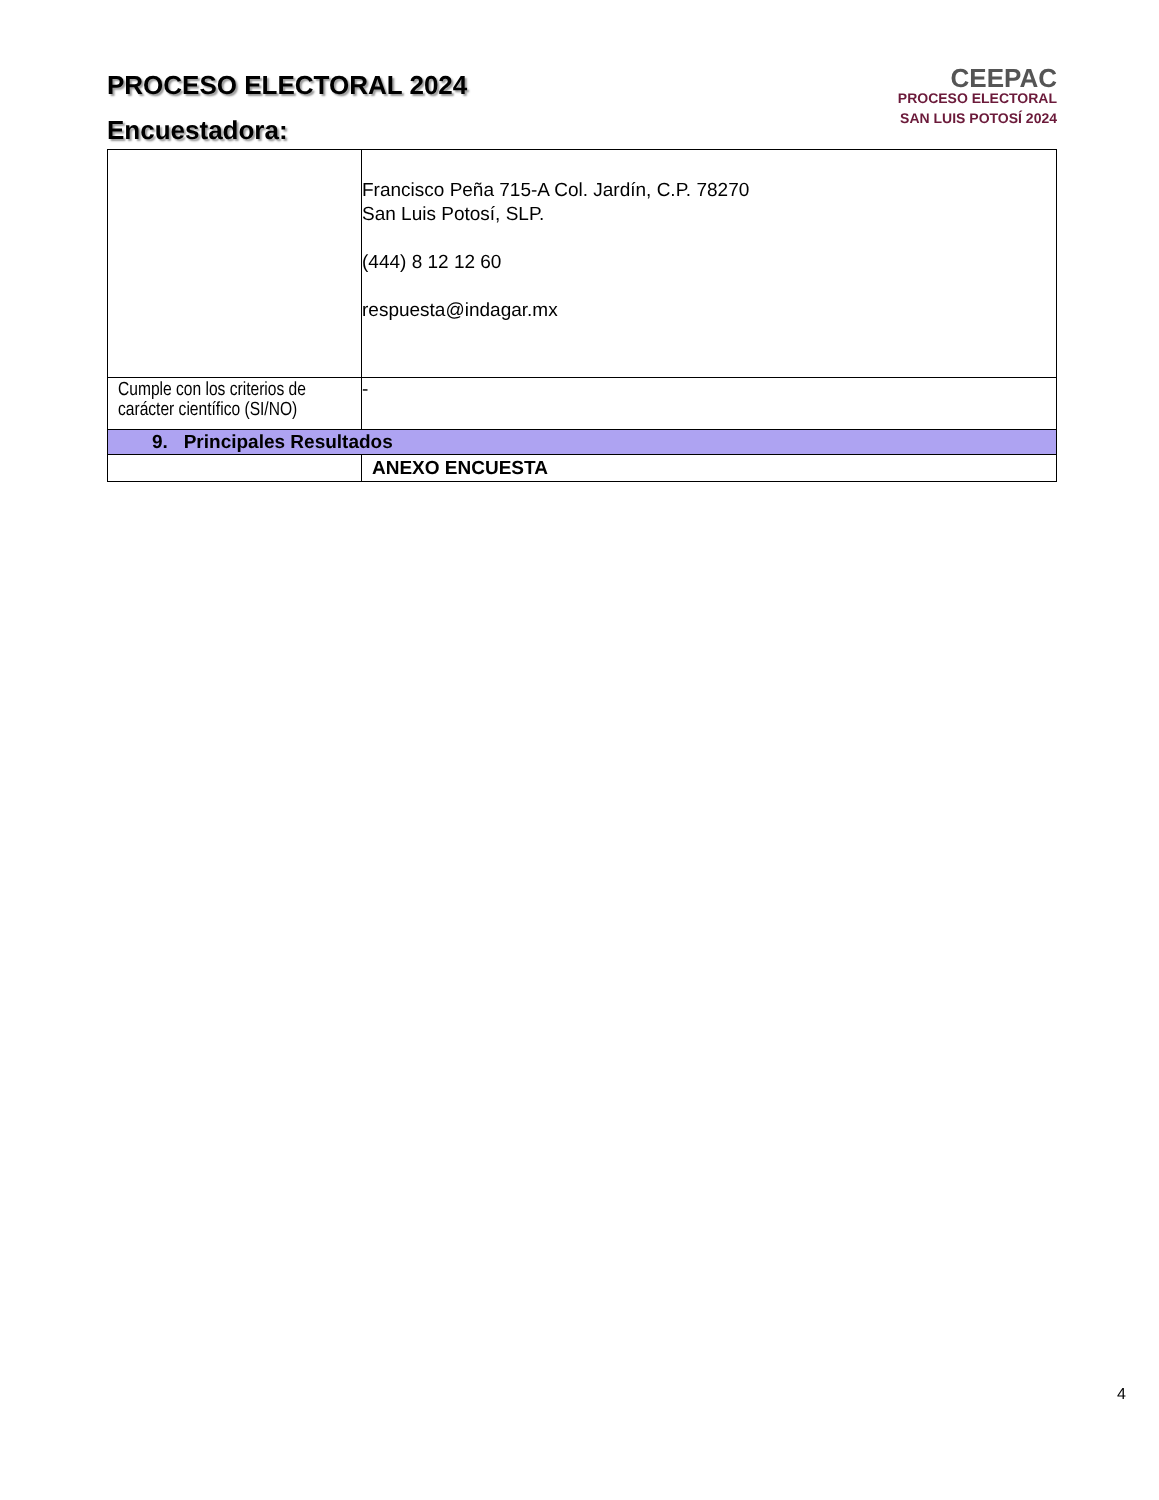PROCESO ELECTORAL 2024
Encuestadora:
CEEPAC
PROCESO ELECTORAL
SAN LUIS POTOSÍ 2024
| | Francisco Peña 715-A Col. Jardín, C.P. 78270 San Luis Potosí, SLP. (444) 8 12 12 60 respuesta@indagar.mx |
| Cumple con los criterios de carácter científico (SI/NO) | - |
| 9. Principales Resultados | |
| | ANEXO ENCUESTA |
4